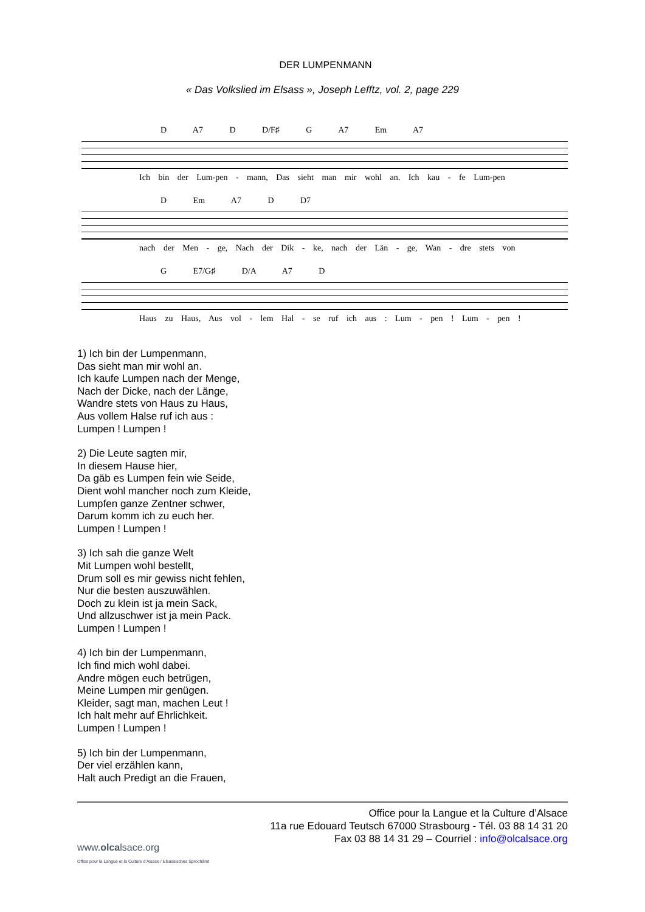DER LUMPENMANN
« Das Volkslied im Elsass », Joseph Lefftz, vol. 2, page 229
D A7 D D/F♯ G A7 Em A7
Ich bin der Lum-pen - mann, Das sieht man mir wohl an. Ich kau - fe Lum-pen
D Em A7 D D7
nach der Men - ge, Nach der Dik - ke, nach der Län - ge, Wan - dre stets von
G E7/G♯ D/A A7 D
Haus zu Haus, Aus vol - lem Hal - se ruf ich aus : Lum - pen ! Lum - pen !
1) Ich bin der Lumpenmann,
Das sieht man mir wohl an.
Ich kaufe Lumpen nach der Menge,
Nach der Dicke, nach der Länge,
Wandre stets von Haus zu Haus,
Aus vollem Halse ruf ich aus :
Lumpen ! Lumpen !
2) Die Leute sagten mir,
In diesem Hause hier,
Da gäb es Lumpen fein wie Seide,
Dient wohl mancher noch zum Kleide,
Lumpfen ganze Zentner schwer,
Darum komm ich zu euch her.
Lumpen ! Lumpen !
3) Ich sah die ganze Welt
Mit Lumpen wohl bestellt,
Drum soll es mir gewiss nicht fehlen,
Nur die besten auszuwählen.
Doch zu klein ist ja mein Sack,
Und allzuschwer ist ja mein Pack.
Lumpen ! Lumpen !
4) Ich bin der Lumpenmann,
Ich find mich wohl dabei.
Andre mögen euch betrügen,
Meine Lumpen mir genügen.
Kleider, sagt man, machen Leut !
Ich halt mehr auf Ehrlichkeit.
Lumpen ! Lumpen !
5) Ich bin der Lumpenmann,
Der viel erzählen kann,
Halt auch Predigt an die Frauen,
www.olcalsace.org
Office pour la Langue et la Culture d’Alsace / Elsassisches Sprochàmt
Office pour la Langue et la Culture d’Alsace
11a rue Edouard Teutsch 67000 Strasbourg - Tél. 03 88 14 31 20
Fax 03 88 14 31 29 – Courriel : info@olcalsace.org